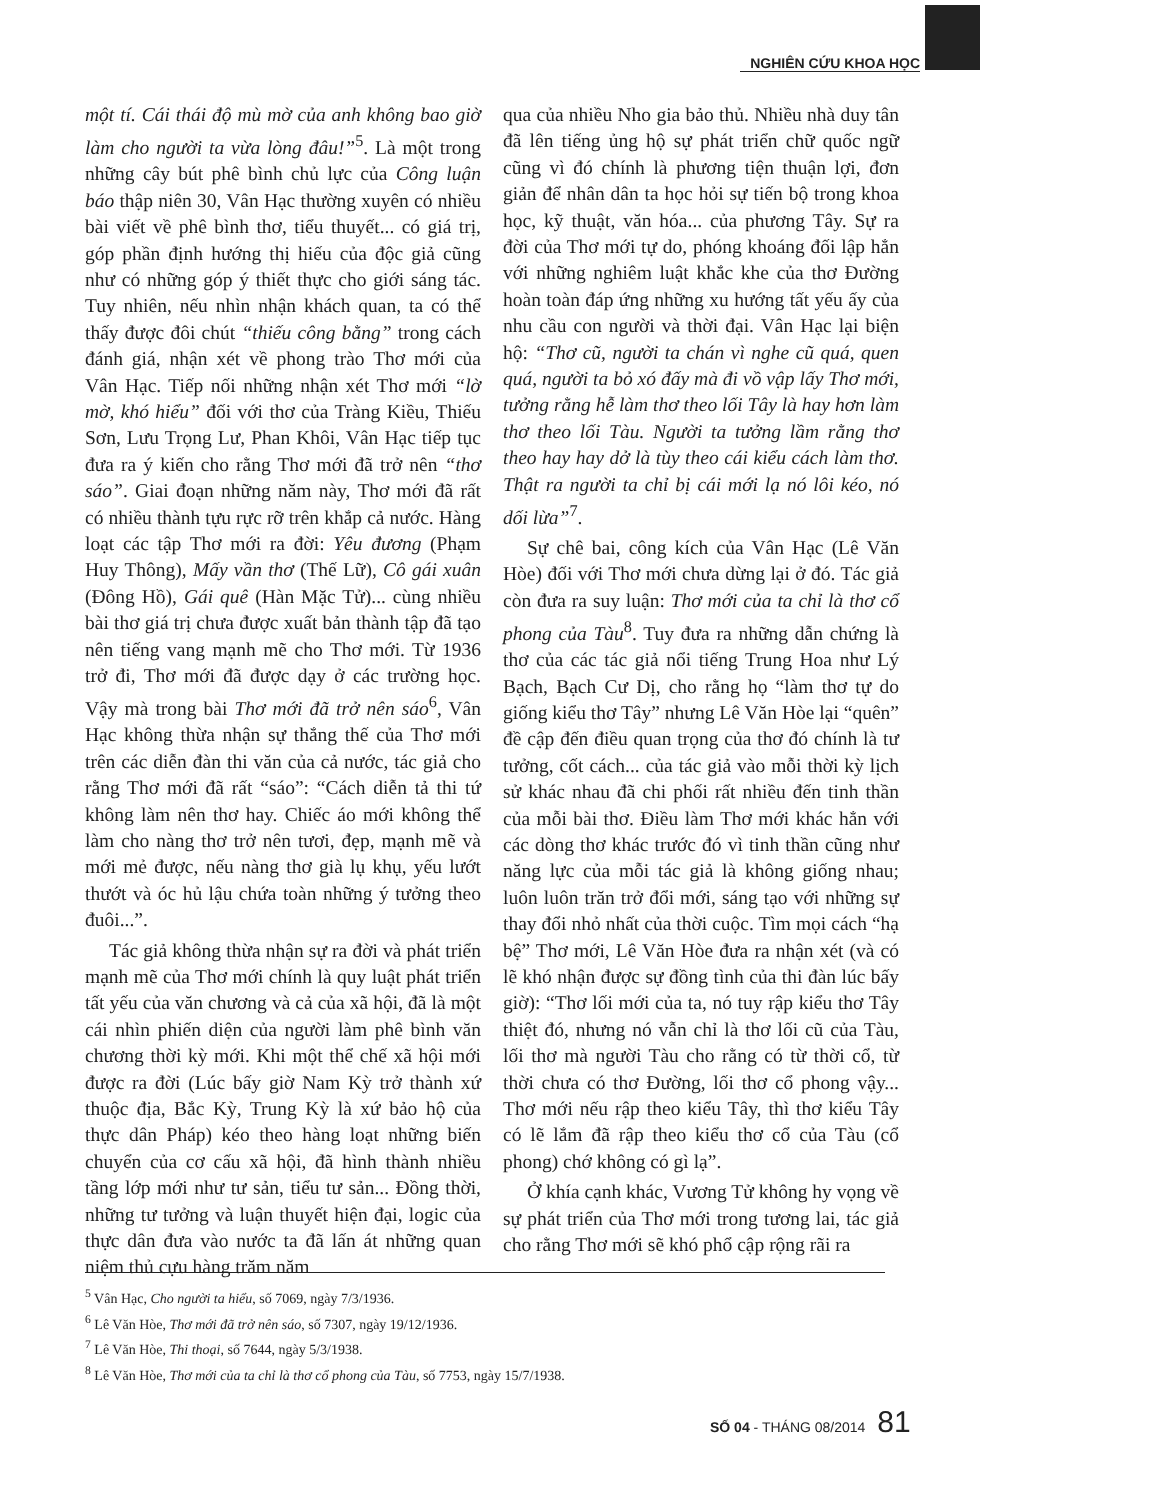NGHIÊN CỨU KHOA HỌC
một tí. Cái thái độ mù mờ của anh không bao giờ làm cho người ta vừa lòng đâu!”<sup>5</sup>. Là một trong những cây bút phê bình chủ lực của Công luận báo thập niên 30, Vân Hạc thường xuyên có nhiều bài viết về phê bình thơ, tiểu thuyết... có giá trị, góp phần định hướng thị hiếu của độc giả cũng như có những góp ý thiết thực cho giới sáng tác. Tuy nhiên, nếu nhìn nhận khách quan, ta có thể thấy được đôi chút “thiếu công bằng” trong cách đánh giá, nhận xét về phong trào Thơ mới của Vân Hạc. Tiếp nối những nhận xét Thơ mới “lờ mờ, khó hiểu” đối với thơ của Tràng Kiều, Thiếu Sơn, Lưu Trọng Lư, Phan Khôi, Vân Hạc tiếp tục đưa ra ý kiến cho rằng Thơ mới đã trở nên “thơ sáo”. Giai đoạn những năm này, Thơ mới đã rất có nhiều thành tựu rực rỡ trên khắp cả nước. Hàng loạt các tập Thơ mới ra đời: Yêu đương (Phạm Huy Thông), Mấy vần thơ (Thế Lữ), Cô gái xuân (Đông Hồ), Gái quê (Hàn Mặc Tử)... cùng nhiều bài thơ giá trị chưa được xuất bản thành tập đã tạo nên tiếng vang mạnh mẽ cho Thơ mới. Từ 1936 trở đi, Thơ mới đã được dạy ở các trường học. Vậy mà trong bài Thơ mới đã trở nên sáo<sup>6</sup>, Vân Hạc không thừa nhận sự thắng thế của Thơ mới trên các diễn đàn thi văn của cả nước, tác giả cho rằng Thơ mới đã rất “sáo”: “Cách diễn tả thi tứ không làm nên thơ hay. Chiếc áo mới không thể làm cho nàng thơ trở nên tươi, đẹp, mạnh mẽ và mới mẻ được, nếu nàng thơ già lụ khụ, yếu lướt thướt và óc hủ lậu chứa toàn những ý tưởng theo đuôi...”.
Tác giả không thừa nhận sự ra đời và phát triển mạnh mẽ của Thơ mới chính là quy luật phát triển tất yếu của văn chương và cả của xã hội, đã là một cái nhìn phiến diện của người làm phê bình văn chương thời kỳ mới. Khi một thể chế xã hội mới được ra đời (Lúc bấy giờ Nam Kỳ trở thành xứ thuộc địa, Bắc Kỳ, Trung Kỳ là xứ bảo hộ của thực dân Pháp) kéo theo hàng loạt những biến chuyển của cơ cấu xã hội, đã hình thành nhiều tầng lớp mới như tư sản, tiểu tư sản... Đồng thời, những tư tưởng và luận thuyết hiện đại, logic của thực dân đưa vào nước ta đã lấn át những quan niệm thủ cựu hàng trăm năm
qua của nhiều Nho gia bảo thủ. Nhiều nhà duy tân đã lên tiếng ủng hộ sự phát triển chữ quốc ngữ cũng vì đó chính là phương tiện thuận lợi, đơn giản để nhân dân ta học hỏi sự tiến bộ trong khoa học, kỹ thuật, văn hóa... của phương Tây. Sự ra đời của Thơ mới tự do, phóng khoáng đối lập hẳn với những nghiêm luật khắc khe của thơ Đường hoàn toàn đáp ứng những xu hướng tất yếu ấy của nhu cầu con người và thời đại. Vân Hạc lại biện hộ: “Thơ cũ, người ta chán vì nghe cũ quá, quen quá, người ta bỏ xó đấy mà đi vồ vập lấy Thơ mới, tưởng rằng hễ làm thơ theo lối Tây là hay hơn làm thơ theo lối Tàu. Người ta tưởng lầm rằng thơ theo hay hay dở là tùy theo cái kiểu cách làm thơ. Thật ra người ta chỉ bị cái mới lạ nó lôi kéo, nó dối lừa”<sup>7</sup>.
Sự chê bai, công kích của Vân Hạc (Lê Văn Hòe) đối với Thơ mới chưa dừng lại ở đó. Tác giả còn đưa ra suy luận: Thơ mới của ta chỉ là thơ cổ phong của Tàu<sup>8</sup>. Tuy đưa ra những dẫn chứng là thơ của các tác giả nổi tiếng Trung Hoa như Lý Bạch, Bạch Cư Dị, cho rằng họ “làm thơ tự do giống kiểu thơ Tây” nhưng Lê Văn Hòe lại “quên” đề cập đến điều quan trọng của thơ đó chính là tư tưởng, cốt cách... của tác giả vào mỗi thời kỳ lịch sử khác nhau đã chi phối rất nhiều đến tinh thần của mỗi bài thơ. Điều làm Thơ mới khác hẳn với các dòng thơ khác trước đó vì tinh thần cũng như năng lực của mỗi tác giả là không giống nhau; luôn luôn trăn trở đổi mới, sáng tạo với những sự thay đổi nhỏ nhất của thời cuộc. Tìm mọi cách “hạ bệ” Thơ mới, Lê Văn Hòe đưa ra nhận xét (và có lẽ khó nhận được sự đồng tình của thi đàn lúc bấy giờ): “Thơ lối mới của ta, nó tuy rập kiểu thơ Tây thiệt đó, nhưng nó vẫn chỉ là thơ lối cũ của Tàu, lối thơ mà người Tàu cho rằng có từ thời cổ, từ thời chưa có thơ Đường, lối thơ cổ phong vậy... Thơ mới nếu rập theo kiểu Tây, thì thơ kiểu Tây có lẽ lắm đã rập theo kiểu thơ cổ của Tàu (cổ phong) chớ không có gì lạ”.
Ở khía cạnh khác, Vương Tử không hy vọng về sự phát triển của Thơ mới trong tương lai, tác giả cho rằng Thơ mới sẽ khó phổ cập rộng rãi ra
<sup>5</sup> Vân Hạc, Cho người ta hiểu, số 7069, ngày 7/3/1936.
<sup>6</sup> Lê Văn Hòe, Thơ mới đã trở nên sáo, số 7307, ngày 19/12/1936.
<sup>7</sup> Lê Văn Hòe, Thi thoại, số 7644, ngày 5/3/1938.
<sup>8</sup> Lê Văn Hòe, Thơ mới của ta chỉ là thơ cổ phong của Tàu, số 7753, ngày 15/7/1938.
SỐ 04 - THÁNG 08/2014 81